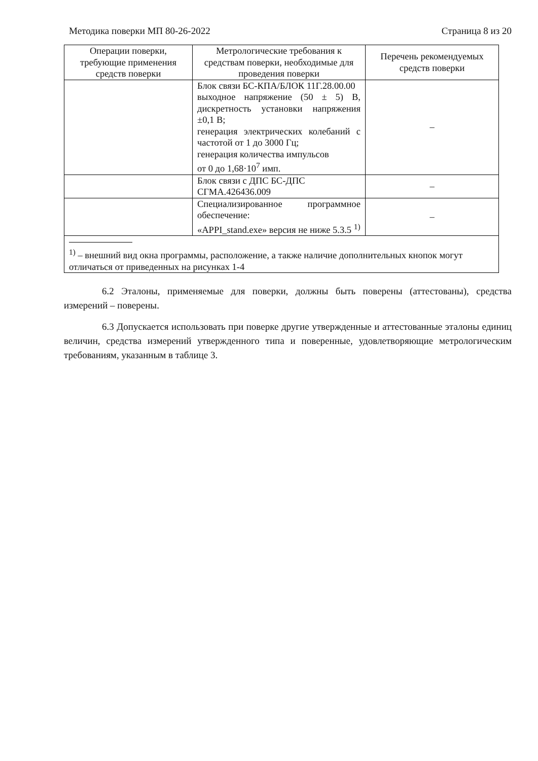Методика поверки МП 80-26-2022 Страница 8 из 20
| Операции поверки, требующие применения средств поверки | Метрологические требования к средствам поверки, необходимые для проведения поверки | Перечень рекомендуемых средств поверки |
| --- | --- | --- |
| | Блок связи БС-КПА/БЛОК 11Г.28.00.00 выходное напряжение (50 ± 5) В, дискретность установки напряжения ±0,1 В; генерация электрических колебаний с частотой от 1 до 3000 Гц; генерация количества импульсов от 0 до 1,68·10<sup>7</sup> имп. | – |
| | Блок связи с ДПС БС-ДПС СГМА.426436.009 | – |
| | Специализированное программное обеспечение: «APPI_stand.exe» версия не ниже 5.3.5 <sup>1)</sup> | – |
| <sup>1)</sup> – внешний вид окна программы, расположение, а также наличие дополнительных кнопок могут отличаться от приведенных на рисунках 1-4 | | |
6.2 Эталоны, применяемые для поверки, должны быть поверены (аттестованы), средства измерений – поверены.
6.3 Допускается использовать при поверке другие утвержденные и аттестованные эталоны единиц величин, средства измерений утвержденного типа и поверенные, удовлетворяющие метрологическим требованиям, указанным в таблице 3.